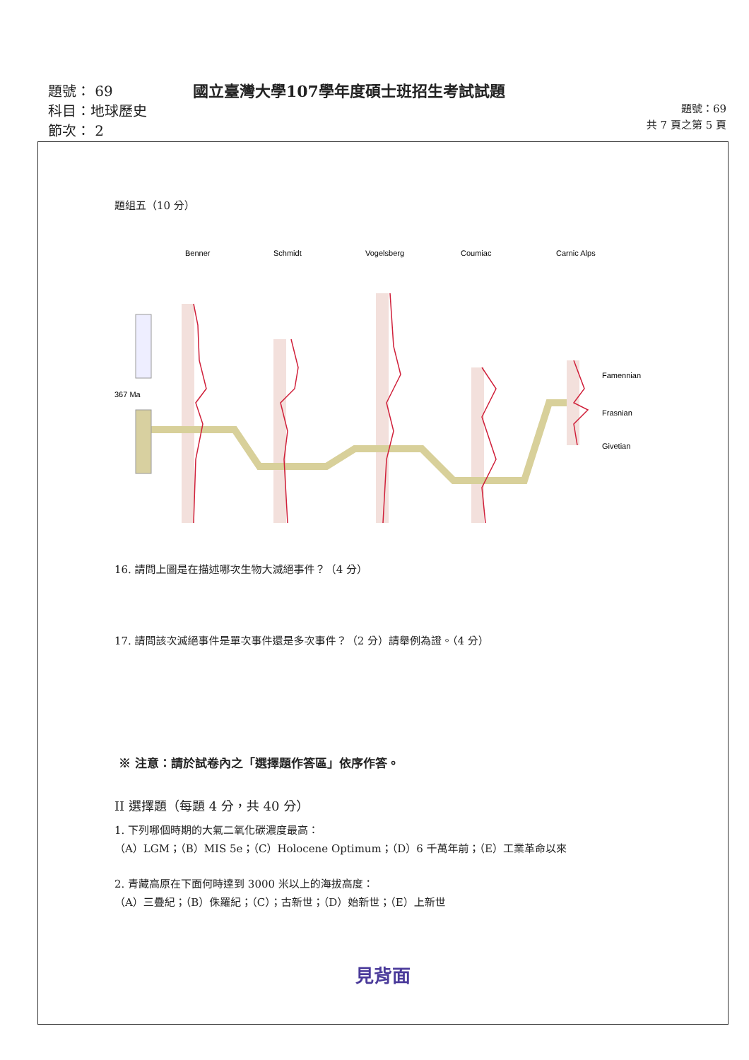題號： 69
科目：地球歷史
節次： 2
國立臺灣大學107學年度碩士班招生考試試題
題號：69
共 7 頁之第 5 頁
題組五（10 分）
Benner
Schmidt
Vogelsberg
Coumiac
Carnic Alps
367 Ma
Famennian
Frasnian
Givetian
16. 請問上圖是在描述哪次生物大滅絕事件？（4 分）
17. 請問該次滅絕事件是單次事件還是多次事件？（2 分）請舉例為證。（4 分）
※ 注意：請於試卷內之「選擇題作答區」依序作答。
II 選擇題（每題 4 分，共 40 分）
1. 下列哪個時期的大氣二氧化碳濃度最高：
（A）LGM；（B）MIS 5e；（C）Holocene Optimum；（D）6 千萬年前；（E）工業革命以來
2. 青藏高原在下面何時達到 3000 米以上的海拔高度：
（A）三疊紀；（B）侏羅紀；（C）；古新世；（D）始新世；（E）上新世
見背面